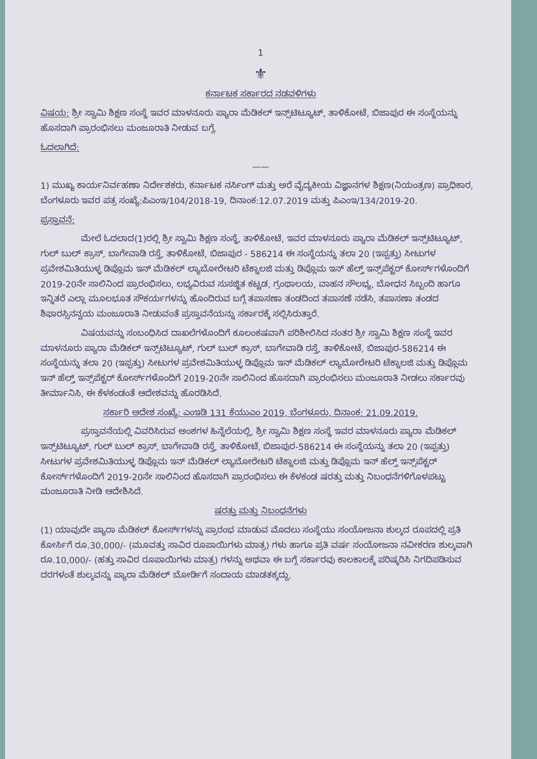1
⚜
ಕರ್ನಾಟಕ ಸರ್ಕಾರದ ನಡವಳಿಗಳು
ವಿಷಯ: ಶ್ರೀ ಸ್ವಾಮಿ ಶಿಕ್ಷಣ ಸಂಸ್ಥೆ ಇವರ ಮಾಳನೂರು ಪ್ಯಾರಾ ಮೆಡಿಕಲ್ ಇನ್ಸ್‌ಟಿಟ್ಯೂಟ್, ತಾಳಿಕೋಟೆ, ಬಿಜಾಪುರ ಈ ಸಂಸ್ಥೆಯನ್ನು ಹೊಸದಾಗಿ ಪ್ರಾರಂಭಿಸಲು ಮಂಜೂರಾತಿ ನೀಡುವ ಬಗ್ಗೆ.
ಓದಲಾಗಿದೆ:
——
1) ಮುಖ್ಯ ಕಾರ್ಯನಿರ್ವಹಣಾ ನಿರ್ದೇಶಕರು, ಕರ್ನಾಟಕ ನರ್ಸಿಂಗ್ ಮತ್ತು ಅರೆ ವೈದ್ಯಕೀಯ ವಿಜ್ಞಾನಗಳ ಶಿಕ್ಷಣ(ನಿಯಂತ್ರಣ) ಪ್ರಾಧಿಕಾರ, ಬೆಂಗಳೂರು ಇವರ ಪತ್ರ ಸಂಖ್ಯೆ:ಪಿಎಂಇ/104/2018-19, ದಿನಾಂಕ:12.07.2019 ಮತ್ತು ಪಿಎಂಇ/134/2019-20.
ಪ್ರಸ್ತಾವನೆ:
ಮೇಲೆ ಓದಲಾದ(1)ರಲ್ಲಿ ಶ್ರೀ ಸ್ವಾಮಿ ಶಿಕ್ಷಣ ಸಂಸ್ಥೆ, ತಾಳಿಕೋಟೆ, ಇವರ ಮಾಳನೂರು ಪ್ಯಾರಾ ಮೆಡಿಕಲ್ ಇನ್ಸ್‌ಟಿಟ್ಯೂಟ್, ಗುಲ್ ಬುಲ್ ಕ್ರಾಸ್, ಬಾಗೇವಾಡಿ ರಸ್ತೆ, ತಾಳಿಕೋಟೆ, ಬಿಜಾಪುರ - 586214 ಈ ಸಂಸ್ಥೆಯನ್ನು ತಲಾ 20 (ಇಪ್ಪತ್ತು) ಸೀಟುಗಳ ಪ್ರವೇಶಮಿತಿಯುಳ್ಳ ಡಿಪ್ಲೊಮ ಇನ್ ಮೆಡಿಕಲ್ ಲ್ಯಾಬೋರೇಟರಿ ಟೆಕ್ನಾಲಜಿ ಮತ್ತು ಡಿಪ್ಲೊಮ ಇನ್ ಹೆಲ್ತ್ ಇನ್ಸ್‌ಪೆಕ್ಟರ್ ಕೋರ್ಸ್‌ಗಳೊಂದಿಗೆ 2019-20ನೇ ಸಾಲಿನಿಂದ ಪ್ರಾರಂಭಿಸಲು, ಲಭ್ಯವಿರುವ ಸುಸಜ್ಜಿತ ಕಟ್ಟಡ, ಗ್ರಂಥಾಲಯ, ವಾಹನ ಸೌಲಭ್ಯ, ಬೋಧನ ಸಿಬ್ಬಂದಿ ಹಾಗೂ ಇನ್ನಿತರೆ ಎಲ್ಲಾ ಮೂಲಭೂತ ಸೌಕರ್ಯಗಳನ್ನು ಹೊಂದಿರುವ ಬಗ್ಗೆ ತಪಾಸಣಾ ತಂಡದಿಂದ ತಪಾಸಣೆ ನಡೆಸಿ, ತಪಾಸಣಾ ತಂಡದ ಶಿಫಾರಸ್ಸಿನನ್ವಯ ಮಂಜೂರಾತಿ ನೀಡುವಂತೆ ಪ್ರಸ್ತಾವನೆಯನ್ನು ಸರ್ಕಾರಕ್ಕೆ ಸಲ್ಲಿಸಿರುತ್ತಾರೆ.
ವಿಷಯವನ್ನು ಸಂಬಂಧಿಸಿದ ದಾಖಲೆಗಳೊಂದಿಗೆ ಕೂಲಂಕಷವಾಗಿ ಪರಿಶೀಲಿಸಿದ ನಂತರ ಶ್ರೀ ಸ್ವಾಮಿ ಶಿಕ್ಷಣ ಸಂಸ್ಥೆ ಇವರ ಮಾಳನೂರು ಪ್ಯಾರಾ ಮೆಡಿಕಲ್ ಇನ್ಸ್‌ಟಿಟ್ಯೂಟ್, ಗುಲ್ ಬುಲ್ ಕ್ರಾಸ್, ಬಾಗೇವಾಡಿ ರಸ್ತೆ, ತಾಳಿಕೋಟೆ, ಬಿಜಾಪುರ-586214 ಈ ಸಂಸ್ಥೆಯನ್ನು ತಲಾ 20 (ಇಪ್ಪತ್ತು) ಸೀಟುಗಳ ಪ್ರವೇಶಮಿತಿಯುಳ್ಳ ಡಿಪ್ಲೊಮ ಇನ್ ಮೆಡಿಕಲ್ ಲ್ಯಾಬೋರೇಟರಿ ಟೆಕ್ನಾಲಜಿ ಮತ್ತು ಡಿಪ್ಲೊಮ ಇನ್ ಹೆಲ್ತ್ ಇನ್ಸ್‌ಪೆಕ್ಟರ್ ಕೋರ್ಸ್‌ಗಳೊಂದಿಗೆ 2019-20ನೇ ಸಾಲಿನಿಂದ ಹೊಸದಾಗಿ ಪ್ರಾರಂಭಿಸಲು ಮಂಜೂರಾತಿ ನೀಡಲು ಸರ್ಕಾರವು ತೀರ್ಮಾನಿಸಿ, ಈ ಕೆಳಕಂಡಂತೆ ಆದೇಶವನ್ನು ಹೊರಡಿಸಿದೆ.
ಸರ್ಕಾರಿ ಆದೇಶ ಸಂಖ್ಯೆ: ಎಂಇಡಿ 131 ಕೆಯುಎಂ 2019, ಬೆಂಗಳೂರು, ದಿನಾಂಕ: 21.09.2019.
ಪ್ರಸ್ತಾವನೆಯಲ್ಲಿ ವಿವರಿಸಿರುವ ಅಂಶಗಳ ಹಿನ್ನೆಲೆಯಲ್ಲಿ, ಶ್ರೀ ಸ್ವಾಮಿ ಶಿಕ್ಷಣ ಸಂಸ್ಥೆ ಇವರ ಮಾಳನೂರು ಪ್ಯಾರಾ ಮೆಡಿಕಲ್ ಇನ್ಸ್‌ಟಿಟ್ಯೂಟ್, ಗುಲ್ ಬುಲ್ ಕ್ರಾಸ್, ಬಾಗೇವಾಡಿ ರಸ್ತೆ, ತಾಳಿಕೋಟೆ, ಬಿಜಾಪುರ-586214 ಈ ಸಂಸ್ಥೆಯನ್ನು ತಲಾ 20 (ಇಪ್ಪತ್ತು) ಸೀಟುಗಳ ಪ್ರವೇಶಮಿತಿಯುಳ್ಳ ಡಿಪ್ಲೊಮ ಇನ್ ಮೆಡಿಕಲ್ ಲ್ಯಾಬೋರೇಟರಿ ಟೆಕ್ನಾಲಜಿ ಮತ್ತು ಡಿಪ್ಲೊಮ ಇನ್ ಹೆಲ್ತ್ ಇನ್ಸ್‌ಪೆಕ್ಟರ್ ಕೋರ್ಸ್‌ಗಳೊಂದಿಗೆ 2019-20ನೇ ಸಾಲಿನಿಂದ ಹೊಸದಾಗಿ ಪ್ರಾರಂಭಿಸಲು ಈ ಕೆಳಕಂಡ ಷರತ್ತು ಮತ್ತು ನಿಬಂಧನೆಗಳಿಗೊಳಪಟ್ಟು ಮಂಜೂರಾತಿ ನೀಡಿ ಆದೇಶಿಸಿದೆ.
ಷರತ್ತು ಮತ್ತು ನಿಬಂಧನೆಗಳು
(1) ಯಾವುದೇ ಪ್ಯಾರಾ ಮೆಡಿಕಲ್ ಕೋರ್ಸ್‌ಗಳನ್ನು ಪ್ರಾರಂಭ ಮಾಡುವ ಮೊದಲು ಸಂಸ್ಥೆಯು ಸಂಯೋಜನಾ ಶುಲ್ಕದ ರೂಪದಲ್ಲಿ ಪ್ರತಿ ಕೋರ್ಸಿಗೆ ರೂ.30,000/- (ಮೂವತ್ತು ಸಾವಿರ ರೂಪಾಯಿಗಳು ಮಾತ್ರ) ಗಳು ಹಾಗೂ ಪ್ರತಿ ವರ್ಷ ಸಂಯೋಜನಾ ನವೀಕರಣ ಶುಲ್ಕವಾಗಿ ರೂ.10,000/- (ಹತ್ತು ಸಾವಿರ ರೂಪಾಯಿಗಳು ಮಾತ್ರ) ಗಳನ್ನು ಅಥವಾ ಈ ಬಗ್ಗೆ ಸರ್ಕಾರವು ಕಾಲಕಾಲಕ್ಕೆ ಪರಿಷ್ಕರಿಸಿ ನಿಗದಿಪಡಿಸುವ ದರಗಳಂತೆ ಶುಲ್ಕವನ್ನು ಪ್ಯಾರಾ ಮೆಡಿಕಲ್ ಬೋರ್ಡಿಗೆ ಸಂದಾಯ ಮಾಡತಕ್ಕದ್ದು.